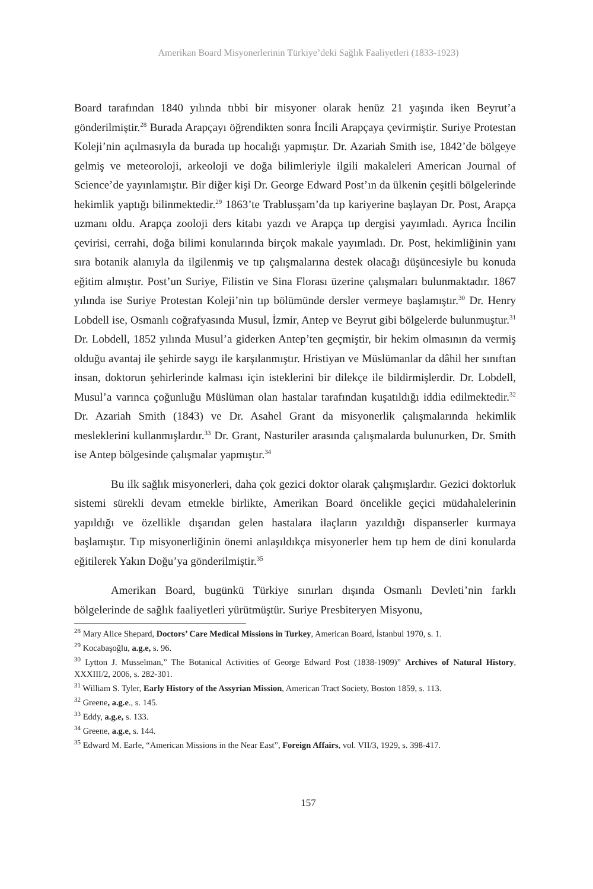Amerikan Board Misyonerlerinin Türkiye’deki Sağlık Faaliyetleri (1833-1923)
Board tarafından 1840 yılında tıbbi bir misyoner olarak henüz 21 yaşında iken Beyrut’a gönderilmiştir.<sup>28</sup> Burada Arapçayı öğrendikten sonra İncili Arapçaya çevirmiştir. Suriye Protestan Koleji’nin açılmasıyla da burada tıp hocalığı yapmıştır. Dr. Azariah Smith ise, 1842’de bölgeye gelmiş ve meteoroloji, arkeoloji ve doğa bilimleriyle ilgili makaleleri American Journal of Science’de yayınlamıştır. Bir diğer kişi Dr. George Edward Post’ın da ülkenin çeşitli bölgelerinde hekimlik yaptığı bilinmektedir.<sup>29</sup> 1863’te Trablusşam’da tıp kariyerine başlayan Dr. Post, Arapça uzmanı oldu. Arapça zooloji ders kitabı yazdı ve Arapça tıp dergisi yayımladı. Ayrıca İncilin çevirisi, cerrahi, doğa bilimi konularında birçok makale yayımladı. Dr. Post, hekimliğinin yanı sıra botanik alanıyla da ilgilenmiş ve tıp çalışmalarına destek olacağı düşüncesiyle bu konuda eğitim almıştır. Post’un Suriye, Filistin ve Sina Florası üzerine çalışmaları bulunmaktadır. 1867 yılında ise Suriye Protestan Koleji’nin tıp bölümünde dersler vermeye başlamıştır.<sup>30</sup> Dr. Henry Lobdell ise, Osmanlı coğrafyasında Musul, İzmir, Antep ve Beyrut gibi bölgelerde bulunmuştur.<sup>31</sup> Dr. Lobdell, 1852 yılında Musul’a giderken Antep’ten geçmiştir, bir hekim olmasının da vermiş olduğu avantaj ile şehirde saygı ile karşılanmıştır. Hristiyan ve Müslümanlar da dâhil her sınıftan insan, doktorun şehirlerinde kalması için isteklerini bir dilekçe ile bildirmişlerdir. Dr. Lobdell, Musul’a varınca çoğunluğu Müslüman olan hastalar tarafından kuşatıldığı iddia edilmektedir.<sup>32</sup> Dr. Azariah Smith (1843) ve Dr. Asahel Grant da misyonerlik çalışmalarında hekimlik mesleklerini kullanmışlardır.<sup>33</sup> Dr. Grant, Nasturiler arasında çalışmalarda bulunurken, Dr. Smith ise Antep bölgesinde çalışmalar yapmıştır.<sup>34</sup>
Bu ilk sağlık misyonerleri, daha çok gezici doktor olarak çalışmışlardır. Gezici doktorluk sistemi sürekli devam etmekle birlikte, Amerikan Board öncelikle geçici müdahalelerinin yapıldığı ve özellikle dışarıdan gelen hastalara ilaçların yazıldığı dispanserler kurmaya başlamıştır. Tıp misyonerliğinin önemi anlaşıldıkça misyonerler hem tıp hem de dini konularda eğitilerek Yakın Doğu’ya gönderilmiştir.<sup>35</sup>
Amerikan Board, bugünkü Türkiye sınırları dışında Osmanlı Devleti’nin farklı bölgelerinde de sağlık faaliyetleri yürütmüştür. Suriye Presbiteryen Misyonu,
<sup>28</sup> Mary Alice Shepard, Doctors’ Care Medical Missions in Turkey, American Board, İstanbul 1970, s. 1.
<sup>29</sup> Kocabaşoğlu, a.g.e, s. 96.
<sup>30</sup> Lytton J. Musselman,” The Botanical Activities of George Edward Post (1838-1909)” Archives of Natural History, XXXIII/2, 2006, s. 282-301.
<sup>31</sup> William S. Tyler, Early History of the Assyrian Mission, American Tract Society, Boston 1859, s. 113.
<sup>32</sup> Greene, a.g.e., s. 145.
<sup>33</sup> Eddy, a.g.e, s. 133.
<sup>34</sup> Greene, a.g.e, s. 144.
<sup>35</sup> Edward M. Earle, “American Missions in the Near East”, Foreign Affairs, vol. VII/3, 1929, s. 398-417.
157